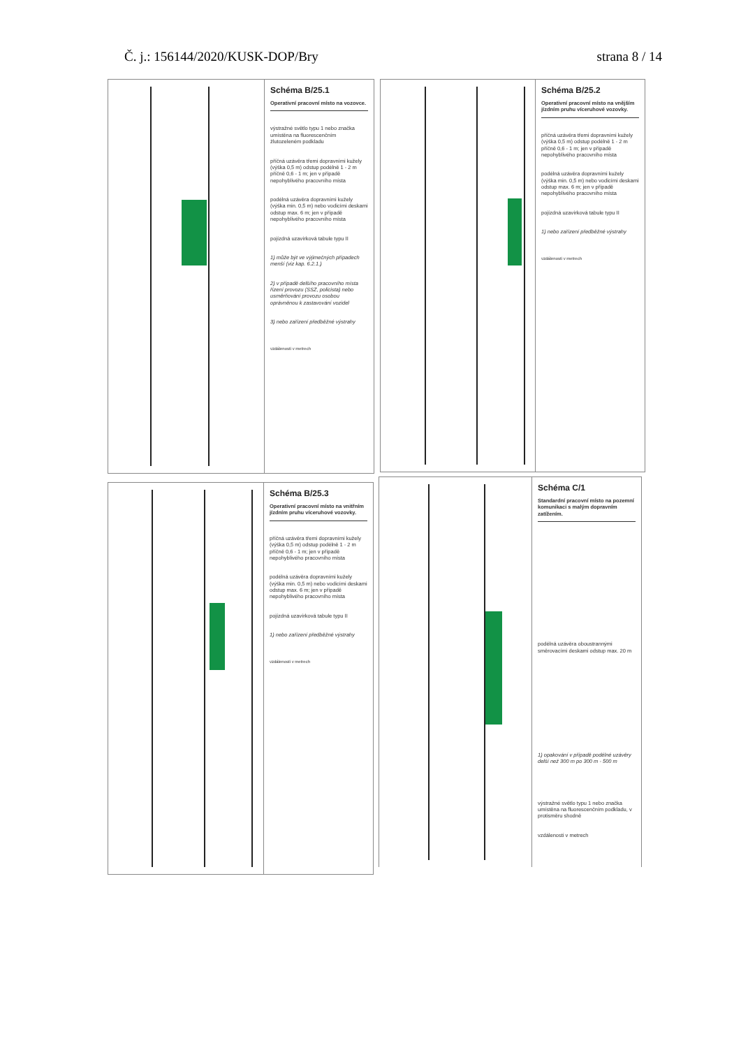Č. j.: 156144/2020/KUSK-DOP/Bry strana 8 / 14
Schéma B/25.1
Operativní pracovní místo na vozovce.
výstražné světlo typu 1 nebo značka umístěna na fluorescenčním žlutozeleném podkladu
příčná uzávěra třemi dopravními kužely (výška 0,5 m) odstup podélně 1 - 2 m příčně 0,6 - 1 m; jen v případě nepohyblivého pracovního místa
podélná uzávěra dopravními kužely (výška min. 0,5 m) nebo vodicími deskami odstup max. 6 m; jen v případě nepohyblivého pracovního místa
pojízdná uzavírková tabule typu II
1) může být ve výjimečných případech menší (viz kap. 6.2.1.)
2) v případě delšího pracovního místa řízení provozu (SSZ, policista) nebo usměrňování provozu osobou oprávněnou k zastavování vozidel
3) nebo zařízení předběžné výstrahy
vzdálenosti v metrech
Schéma B/25.2
Operativní pracovní místo na vnějším jízdním pruhu víceruhové vozovky.
příčná uzávěra třemi dopravními kužely (výška 0,5 m) odstup podélně 1 - 2 m příčně 0,6 - 1 m; jen v případě nepohyblivého pracovního místa
podélná uzávěra dopravními kužely (výška min. 0,5 m) nebo vodicími deskami odstup max. 6 m; jen v případě nepohyblivého pracovního místa
pojízdná uzavírková tabule typu II
1) nebo zařízení předběžné výstrahy
vzdálenosti v metrech
Schéma B/25.3
Operativní pracovní místo na vnitřním jízdním pruhu víceruhové vozovky.
příčná uzávěra třemi dopravními kužely (výška 0,5 m) odstup podélně 1 - 2 m příčně 0,6 - 1 m; jen v případě nepohyblivého pracovního místa
podélná uzávěra dopravními kužely (výška min. 0,5 m) nebo vodicími deskami odstup max. 6 m; jen v případě nepohyblivého pracovního místa
pojízdná uzavírková tabule typu II
1) nebo zařízení předběžné výstrahy
vzdálenosti v metrech
Schéma C/1
Standardní pracovní místo na pozemní komunikaci s malým dopravním zatížením.
podélná uzávěra oboustrannými směrovacími deskami odstup max. 20 m
1) opakování v případě podélné uzávěry delší než 300 m po 300 m - 500 m
výstražné světlo typu 1 nebo značka umístěna na fluorescenčním podkladu, v protisměru shodně
vzdálenosti v metrech